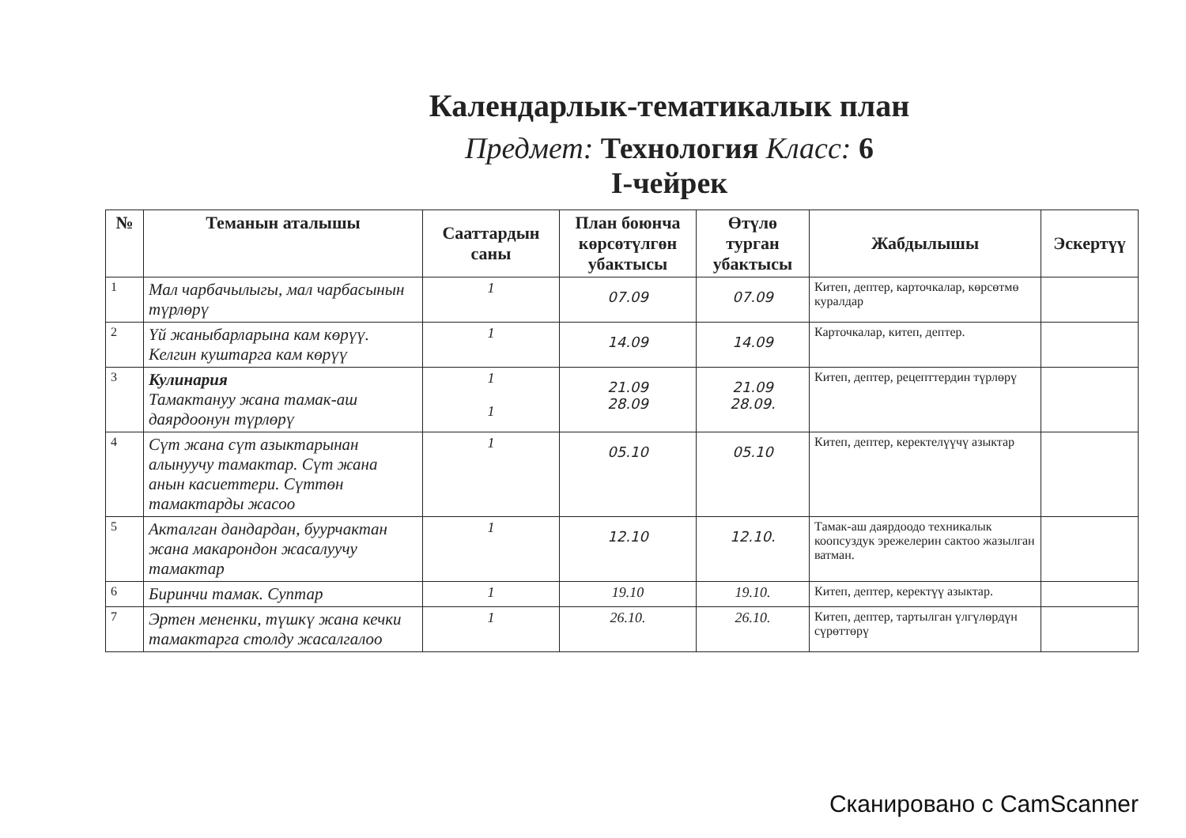Календарлык-тематикалык план
Предмет: Технология Класс: 6
I-чейрек
| № | Теманын аталышы | Сааттардын саны | План боюнча көрсөтүлгөн убактысы | Өтүлө турган убактысы | Жабдылышы | Эскертүү |
| --- | --- | --- | --- | --- | --- | --- |
| 1 | Мал чарбачылыгы, мал чарбасынын түрлөрү | 1 | 07.09 | 07.09 | Китеп, дептер, карточкалар, көрсөтмө куралдар | |
| 2 | Үй жаныбарларына кам көрүү. Келгин куштарга кам көрүү | 1 | 14.09 | 14.09 | Карточкалар, китеп, дептер. | |
| 3 | Кулинария Тамактануу жана тамак-аш даярдоонун түрлөрү | 1 1 | 21.09 28.09 | 21.09 28.09. | Китеп, дептер, рецепттердин түрлөрү | |
| 4 | Сүт жана сүт азыктарынан алынуучу тамактар. Сүт жана анын касиеттери. Сүттөн тамактарды жасоо | 1 | 05.10 | 05.10 | Китеп, дептер, керектелүүчү азыктар | |
| 5 | Акталган дандардан, буурчактан жана макарондон жасалуучу тамактар | 1 | 12.10 | 12.10. | Тамак-аш даярдоодо техникалык коопсуздук эрежелерин сактоо жазылган ватман. | |
| 6 | Биринчи тамак. Суптар | 1 | 19.10 | 19.10. | Китеп, дептер, керектүү азыктар. | |
| 7 | Эртен мененки, түшкү жана кечки тамактарга столду жасалгалоо | 1 | 26.10. | 26.10. | Китеп, дептер, тартылган үлгүлөрдүн сүрөттөрү | |
Сканировано с CamScanner